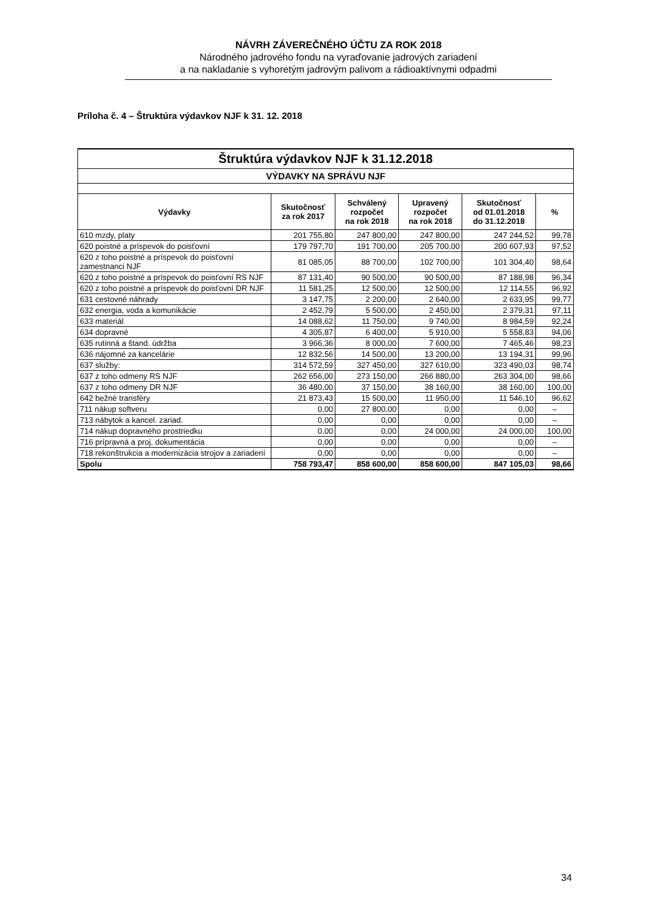NÁVRH ZÁVEREČNÉHO ÚČTU ZA ROK 2018
Národného jadrového fondu na vyraďovanie jadrových zariadení
a na nakladanie s vyhoretým jadrovým palivom a rádioaktívnymi odpadmi
Príloha č. 4 – Štruktúra výdavkov NJF k 31. 12. 2018
| Štruktúra výdavkov NJF k 31.12.2018 | | | | | |
| VÝDAVKY NA SPRÁVU NJF | | | | | |
| Výdavky | Skutočnosť za rok 2017 | Schválený rozpočet na rok 2018 | Upravený rozpočet na rok 2018 | Skutočnosť od 01.01.2018 do 31.12.2018 | % |
| 610 mzdy, platy | 201 755,80 | 247 800,00 | 247 800,00 | 247 244,52 | 99,78 |
| 620 poistné a príspevok do poisťovní | 179 797,70 | 191 700,00 | 205 700,00 | 200 607,93 | 97,52 |
| 620 z toho poistné a príspevok do poisťovní zamestnanci NJF | 81 085,05 | 88 700,00 | 102 700,00 | 101 304,40 | 98,64 |
| 620 z toho poistné a príspevok do poisťovní RS NJF | 87 131,40 | 90 500,00 | 90 500,00 | 87 188,98 | 96,34 |
| 620 z toho poistné a príspevok do poisťovní DR NJF | 11 581,25 | 12 500,00 | 12 500,00 | 12 114,55 | 96,92 |
| 631 cestovné náhrady | 3 147,75 | 2 200,00 | 2 640,00 | 2 633,95 | 99,77 |
| 632 energia, voda a komunikácie | 2 452,79 | 5 500,00 | 2 450,00 | 2 379,31 | 97,11 |
| 633 materiál | 14 088,62 | 11 750,00 | 9 740,00 | 8 984,59 | 92,24 |
| 634 dopravné | 4 305,87 | 6 400,00 | 5 910,00 | 5 558,83 | 94,06 |
| 635 rutinná a štand. údržba | 3 966,36 | 8 000,00 | 7 600,00 | 7 465,46 | 98,23 |
| 636 nájomné za kancelárie | 12 832,56 | 14 500,00 | 13 200,00 | 13 194,31 | 99,96 |
| 637 služby: | 314 572,59 | 327 450,00 | 327 610,00 | 323 490,03 | 98,74 |
| 637 z toho odmeny RS NJF | 262 656,00 | 273 150,00 | 266 880,00 | 263 304,00 | 98,66 |
| 637 z toho odmeny DR NJF | 36 480,00 | 37 150,00 | 38 160,00 | 38 160,00 | 100,00 |
| 642 bežné transféry | 21 873,43 | 15 500,00 | 11 950,00 | 11 546,10 | 96,62 |
| 711 nákup softveru | 0,00 | 27 800,00 | 0,00 | 0,00 | – |
| 713 nábytok a kancel. zariad. | 0,00 | 0,00 | 0,00 | 0,00 | – |
| 714 nákup dopravného prostriedku | 0,00 | 0,00 | 24 000,00 | 24 000,00 | 100,00 |
| 716 prípravná a proj. dokumentácia | 0,00 | 0,00 | 0,00 | 0,00 | – |
| 718 rekonštrukcia a modernizácia strojov a zariadení | 0,00 | 0,00 | 0,00 | 0,00 | – |
| Spolu | 758 793,47 | 858 600,00 | 858 600,00 | 847 105,03 | 98,66 |
34